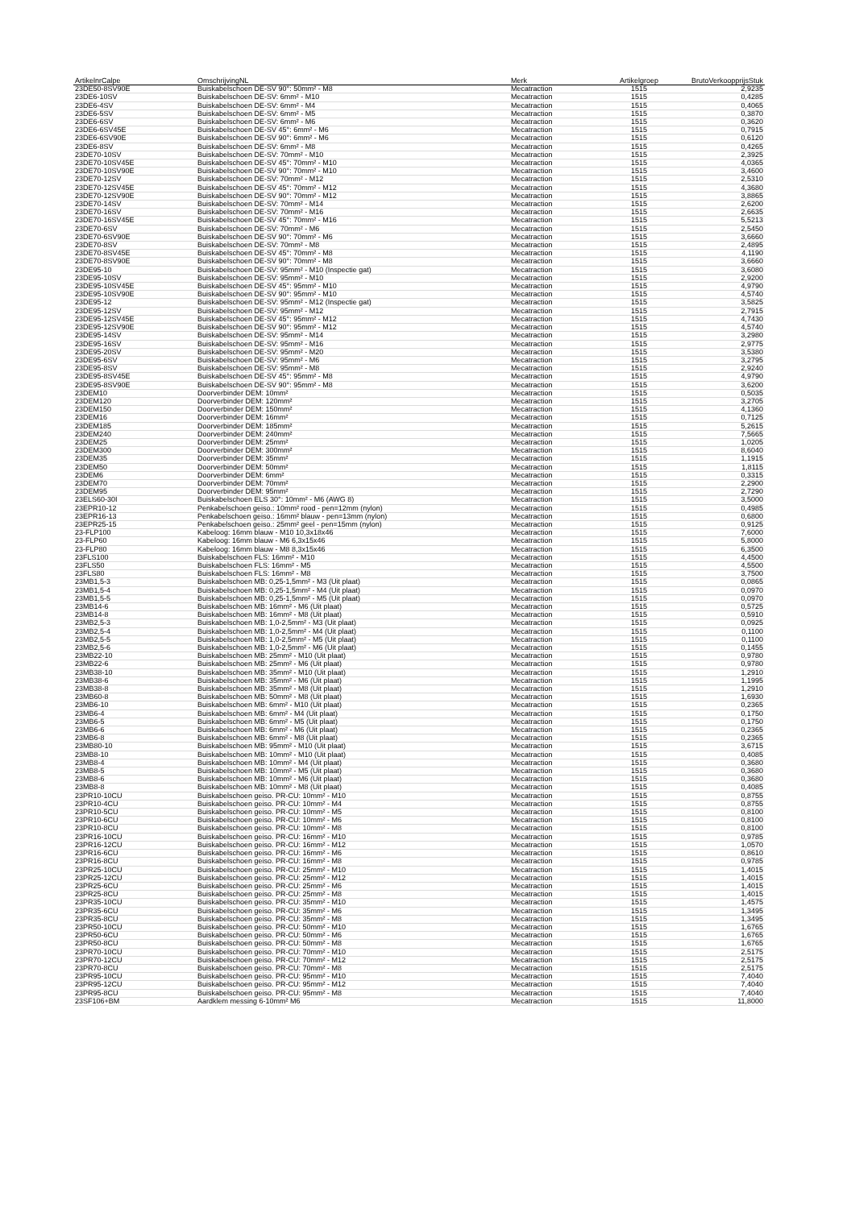| ArtikelnrCalpe | OmschrijvingNL | Merk | Artikelgroep | BrutoVerkoopprijsStuk |
| --- | --- | --- | --- | --- |
| 23DE50-8SV90E | Buiskabelschoen DE-SV 90°: 50mm² - M8 | Mecatraction | 1515 | 2,9235 |
| 23DE6-10SV | Buiskabelschoen DE-SV: 6mm² - M10 | Mecatraction | 1515 | 0,4285 |
| 23DE6-4SV | Buiskabelschoen DE-SV: 6mm² - M4 | Mecatraction | 1515 | 0,4065 |
| 23DE6-5SV | Buiskabelschoen DE-SV: 6mm² - M5 | Mecatraction | 1515 | 0,3870 |
| 23DE6-6SV | Buiskabelschoen DE-SV: 6mm² - M6 | Mecatraction | 1515 | 0,3620 |
| 23DE6-6SV45E | Buiskabelschoen DE-SV 45°: 6mm² - M6 | Mecatraction | 1515 | 0,7915 |
| 23DE6-6SV90E | Buiskabelschoen DE-SV 90°: 6mm² - M6 | Mecatraction | 1515 | 0,6120 |
| 23DE6-8SV | Buiskabelschoen DE-SV: 6mm² - M8 | Mecatraction | 1515 | 0,4265 |
| 23DE70-10SV | Buiskabelschoen DE-SV: 70mm² - M10 | Mecatraction | 1515 | 2,3925 |
| 23DE70-10SV45E | Buiskabelschoen DE-SV 45°: 70mm² - M10 | Mecatraction | 1515 | 4,0365 |
| 23DE70-10SV90E | Buiskabelschoen DE-SV 90°: 70mm² - M10 | Mecatraction | 1515 | 3,4600 |
| 23DE70-12SV | Buiskabelschoen DE-SV: 70mm² - M12 | Mecatraction | 1515 | 2,5310 |
| 23DE70-12SV45E | Buiskabelschoen DE-SV 45°: 70mm² - M12 | Mecatraction | 1515 | 4,3680 |
| 23DE70-12SV90E | Buiskabelschoen DE-SV 90°: 70mm² - M12 | Mecatraction | 1515 | 3,8865 |
| 23DE70-14SV | Buiskabelschoen DE-SV: 70mm² - M14 | Mecatraction | 1515 | 2,6200 |
| 23DE70-16SV | Buiskabelschoen DE-SV: 70mm² - M16 | Mecatraction | 1515 | 2,6635 |
| 23DE70-16SV45E | Buiskabelschoen DE-SV 45°: 70mm² - M16 | Mecatraction | 1515 | 5,5213 |
| 23DE70-6SV | Buiskabelschoen DE-SV: 70mm² - M6 | Mecatraction | 1515 | 2,5450 |
| 23DE70-6SV90E | Buiskabelschoen DE-SV 90°: 70mm² - M6 | Mecatraction | 1515 | 3,6660 |
| 23DE70-8SV | Buiskabelschoen DE-SV: 70mm² - M8 | Mecatraction | 1515 | 2,4895 |
| 23DE70-8SV45E | Buiskabelschoen DE-SV 45°: 70mm² - M8 | Mecatraction | 1515 | 4,1190 |
| 23DE70-8SV90E | Buiskabelschoen DE-SV 90°: 70mm² - M8 | Mecatraction | 1515 | 3,6660 |
| 23DE95-10 | Buiskabelschoen DE-SV: 95mm² - M10 (Inspectie gat) | Mecatraction | 1515 | 3,6080 |
| 23DE95-10SV | Buiskabelschoen DE-SV: 95mm² - M10 | Mecatraction | 1515 | 2,9200 |
| 23DE95-10SV45E | Buiskabelschoen DE-SV 45°: 95mm² - M10 | Mecatraction | 1515 | 4,9790 |
| 23DE95-10SV90E | Buiskabelschoen DE-SV 90°: 95mm² - M10 | Mecatraction | 1515 | 4,5740 |
| 23DE95-12 | Buiskabelschoen DE-SV: 95mm² - M12 (Inspectie gat) | Mecatraction | 1515 | 3,5825 |
| 23DE95-12SV | Buiskabelschoen DE-SV: 95mm² - M12 | Mecatraction | 1515 | 2,7915 |
| 23DE95-12SV45E | Buiskabelschoen DE-SV 45°: 95mm² - M12 | Mecatraction | 1515 | 4,7430 |
| 23DE95-12SV90E | Buiskabelschoen DE-SV 90°: 95mm² - M12 | Mecatraction | 1515 | 4,5740 |
| 23DE95-14SV | Buiskabelschoen DE-SV: 95mm² - M14 | Mecatraction | 1515 | 3,2980 |
| 23DE95-16SV | Buiskabelschoen DE-SV: 95mm² - M16 | Mecatraction | 1515 | 2,9775 |
| 23DE95-20SV | Buiskabelschoen DE-SV: 95mm² - M20 | Mecatraction | 1515 | 3,5380 |
| 23DE95-6SV | Buiskabelschoen DE-SV: 95mm² - M6 | Mecatraction | 1515 | 3,2795 |
| 23DE95-8SV | Buiskabelschoen DE-SV: 95mm² - M8 | Mecatraction | 1515 | 2,9240 |
| 23DE95-8SV45E | Buiskabelschoen DE-SV 45°: 95mm² - M8 | Mecatraction | 1515 | 4,9790 |
| 23DE95-8SV90E | Buiskabelschoen DE-SV 90°: 95mm² - M8 | Mecatraction | 1515 | 3,6200 |
| 23DEM10 | Doorverbinder DEM: 10mm² | Mecatraction | 1515 | 0,5035 |
| 23DEM120 | Doorverbinder DEM: 120mm² | Mecatraction | 1515 | 3,2705 |
| 23DEM150 | Doorverbinder DEM: 150mm² | Mecatraction | 1515 | 4,1360 |
| 23DEM16 | Doorverbinder DEM: 16mm² | Mecatraction | 1515 | 0,7125 |
| 23DEM185 | Doorverbinder DEM: 185mm² | Mecatraction | 1515 | 5,2615 |
| 23DEM240 | Doorverbinder DEM: 240mm² | Mecatraction | 1515 | 7,5665 |
| 23DEM25 | Doorverbinder DEM: 25mm² | Mecatraction | 1515 | 1,0205 |
| 23DEM300 | Doorverbinder DEM: 300mm² | Mecatraction | 1515 | 8,6040 |
| 23DEM35 | Doorverbinder DEM: 35mm² | Mecatraction | 1515 | 1,1915 |
| 23DEM50 | Doorverbinder DEM: 50mm² | Mecatraction | 1515 | 1,8115 |
| 23DEM6 | Doorverbinder DEM: 6mm² | Mecatraction | 1515 | 0,3315 |
| 23DEM70 | Doorverbinder DEM: 70mm² | Mecatraction | 1515 | 2,2900 |
| 23DEM95 | Doorverbinder DEM: 95mm² | Mecatraction | 1515 | 2,7290 |
| 23ELS60-30I | Buiskabelschoen ELS 30°: 10mm² - M6 (AWG 8) | Mecatraction | 1515 | 3,5000 |
| 23EPR10-12 | Penkabelschoen geiso.: 10mm² rood - pen=12mm (nylon) | Mecatraction | 1515 | 0,4985 |
| 23EPR16-13 | Penkabelschoen geiso.: 16mm² blauw - pen=13mm (nylon) | Mecatraction | 1515 | 0,6800 |
| 23EPR25-15 | Penkabelschoen geiso.: 25mm² geel - pen=15mm (nylon) | Mecatraction | 1515 | 0,9125 |
| 23-FLP100 | Kabeloog: 16mm blauw - M10 10,3x18x46 | Mecatraction | 1515 | 7,6000 |
| 23-FLP60 | Kabeloog: 16mm blauw - M6 6,3x15x46 | Mecatraction | 1515 | 5,8000 |
| 23-FLP80 | Kabeloog: 16mm blauw - M8 8,3x15x46 | Mecatraction | 1515 | 6,3500 |
| 23FLS100 | Buiskabelschoen FLS: 16mm² - M10 | Mecatraction | 1515 | 4,4500 |
| 23FLS50 | Buiskabelschoen FLS: 16mm² - M5 | Mecatraction | 1515 | 4,5500 |
| 23FLS80 | Buiskabelschoen FLS: 16mm² - M8 | Mecatraction | 1515 | 3,7500 |
| 23MB1,5-3 | Buiskabelschoen MB: 0,25-1,5mm² - M3 (Uit plaat) | Mecatraction | 1515 | 0,0865 |
| 23MB1,5-4 | Buiskabelschoen MB: 0,25-1,5mm² - M4 (Uit plaat) | Mecatraction | 1515 | 0,0970 |
| 23MB1,5-5 | Buiskabelschoen MB: 0,25-1,5mm² - M5 (Uit plaat) | Mecatraction | 1515 | 0,0970 |
| 23MB14-6 | Buiskabelschoen MB: 16mm² - M6 (Uit plaat) | Mecatraction | 1515 | 0,5725 |
| 23MB14-8 | Buiskabelschoen MB: 16mm² - M8 (Uit plaat) | Mecatraction | 1515 | 0,5910 |
| 23MB2,5-3 | Buiskabelschoen MB: 1,0-2,5mm² - M3 (Uit plaat) | Mecatraction | 1515 | 0,0925 |
| 23MB2,5-4 | Buiskabelschoen MB: 1,0-2,5mm² - M4 (Uit plaat) | Mecatraction | 1515 | 0,1100 |
| 23MB2,5-5 | Buiskabelschoen MB: 1,0-2,5mm² - M5 (Uit plaat) | Mecatraction | 1515 | 0,1100 |
| 23MB2,5-6 | Buiskabelschoen MB: 1,0-2,5mm² - M6 (Uit plaat) | Mecatraction | 1515 | 0,1455 |
| 23MB22-10 | Buiskabelschoen MB: 25mm² - M10 (Uit plaat) | Mecatraction | 1515 | 0,9780 |
| 23MB22-6 | Buiskabelschoen MB: 25mm² - M6 (Uit plaat) | Mecatraction | 1515 | 0,9780 |
| 23MB38-10 | Buiskabelschoen MB: 35mm² - M10 (Uit plaat) | Mecatraction | 1515 | 1,2910 |
| 23MB38-6 | Buiskabelschoen MB: 35mm² - M6 (Uit plaat) | Mecatraction | 1515 | 1,1995 |
| 23MB38-8 | Buiskabelschoen MB: 35mm² - M8 (Uit plaat) | Mecatraction | 1515 | 1,2910 |
| 23MB60-8 | Buiskabelschoen MB: 50mm² - M8 (Uit plaat) | Mecatraction | 1515 | 1,6930 |
| 23MB6-10 | Buiskabelschoen MB: 6mm² - M10 (Uit plaat) | Mecatraction | 1515 | 0,2365 |
| 23MB6-4 | Buiskabelschoen MB: 6mm² - M4 (Uit plaat) | Mecatraction | 1515 | 0,1750 |
| 23MB6-5 | Buiskabelschoen MB: 6mm² - M5 (Uit plaat) | Mecatraction | 1515 | 0,1750 |
| 23MB6-6 | Buiskabelschoen MB: 6mm² - M6 (Uit plaat) | Mecatraction | 1515 | 0,2365 |
| 23MB6-8 | Buiskabelschoen MB: 6mm² - M8 (Uit plaat) | Mecatraction | 1515 | 0,2365 |
| 23MB80-10 | Buiskabelschoen MB: 95mm² - M10 (Uit plaat) | Mecatraction | 1515 | 3,6715 |
| 23MB8-10 | Buiskabelschoen MB: 10mm² - M10 (Uit plaat) | Mecatraction | 1515 | 0,4085 |
| 23MB8-4 | Buiskabelschoen MB: 10mm² - M4 (Uit plaat) | Mecatraction | 1515 | 0,3680 |
| 23MB8-5 | Buiskabelschoen MB: 10mm² - M5 (Uit plaat) | Mecatraction | 1515 | 0,3680 |
| 23MB8-6 | Buiskabelschoen MB: 10mm² - M6 (Uit plaat) | Mecatraction | 1515 | 0,3680 |
| 23MB8-8 | Buiskabelschoen MB: 10mm² - M8 (Uit plaat) | Mecatraction | 1515 | 0,4085 |
| 23PR10-10CU | Buiskabelschoen geiso. PR-CU: 10mm² - M10 | Mecatraction | 1515 | 0,8755 |
| 23PR10-4CU | Buiskabelschoen geiso. PR-CU: 10mm² - M4 | Mecatraction | 1515 | 0,8755 |
| 23PR10-5CU | Buiskabelschoen geiso. PR-CU: 10mm² - M5 | Mecatraction | 1515 | 0,8100 |
| 23PR10-6CU | Buiskabelschoen geiso. PR-CU: 10mm² - M6 | Mecatraction | 1515 | 0,8100 |
| 23PR10-8CU | Buiskabelschoen geiso. PR-CU: 10mm² - M8 | Mecatraction | 1515 | 0,8100 |
| 23PR16-10CU | Buiskabelschoen geiso. PR-CU: 16mm² - M10 | Mecatraction | 1515 | 0,9785 |
| 23PR16-12CU | Buiskabelschoen geiso. PR-CU: 16mm² - M12 | Mecatraction | 1515 | 1,0570 |
| 23PR16-6CU | Buiskabelschoen geiso. PR-CU: 16mm² - M6 | Mecatraction | 1515 | 0,8610 |
| 23PR16-8CU | Buiskabelschoen geiso. PR-CU: 16mm² - M8 | Mecatraction | 1515 | 0,9785 |
| 23PR25-10CU | Buiskabelschoen geiso. PR-CU: 25mm² - M10 | Mecatraction | 1515 | 1,4015 |
| 23PR25-12CU | Buiskabelschoen geiso. PR-CU: 25mm² - M12 | Mecatraction | 1515 | 1,4015 |
| 23PR25-6CU | Buiskabelschoen geiso. PR-CU: 25mm² - M6 | Mecatraction | 1515 | 1,4015 |
| 23PR25-8CU | Buiskabelschoen geiso. PR-CU: 25mm² - M8 | Mecatraction | 1515 | 1,4015 |
| 23PR35-10CU | Buiskabelschoen geiso. PR-CU: 35mm² - M10 | Mecatraction | 1515 | 1,4575 |
| 23PR35-6CU | Buiskabelschoen geiso. PR-CU: 35mm² - M6 | Mecatraction | 1515 | 1,3495 |
| 23PR35-8CU | Buiskabelschoen geiso. PR-CU: 35mm² - M8 | Mecatraction | 1515 | 1,3495 |
| 23PR50-10CU | Buiskabelschoen geiso. PR-CU: 50mm² - M10 | Mecatraction | 1515 | 1,6765 |
| 23PR50-6CU | Buiskabelschoen geiso. PR-CU: 50mm² - M6 | Mecatraction | 1515 | 1,6765 |
| 23PR50-8CU | Buiskabelschoen geiso. PR-CU: 50mm² - M8 | Mecatraction | 1515 | 1,6765 |
| 23PR70-10CU | Buiskabelschoen geiso. PR-CU: 70mm² - M10 | Mecatraction | 1515 | 2,5175 |
| 23PR70-12CU | Buiskabelschoen geiso. PR-CU: 70mm² - M12 | Mecatraction | 1515 | 2,5175 |
| 23PR70-8CU | Buiskabelschoen geiso. PR-CU: 70mm² - M8 | Mecatraction | 1515 | 2,5175 |
| 23PR95-10CU | Buiskabelschoen geiso. PR-CU: 95mm² - M10 | Mecatraction | 1515 | 7,4040 |
| 23PR95-12CU | Buiskabelschoen geiso. PR-CU: 95mm² - M12 | Mecatraction | 1515 | 7,4040 |
| 23PR95-8CU | Buiskabelschoen geiso. PR-CU: 95mm² - M8 | Mecatraction | 1515 | 7,4040 |
| 23SF106+BM | Aardklem messing 6-10mm² M6 | Mecatraction | 1515 | 11,8000 |